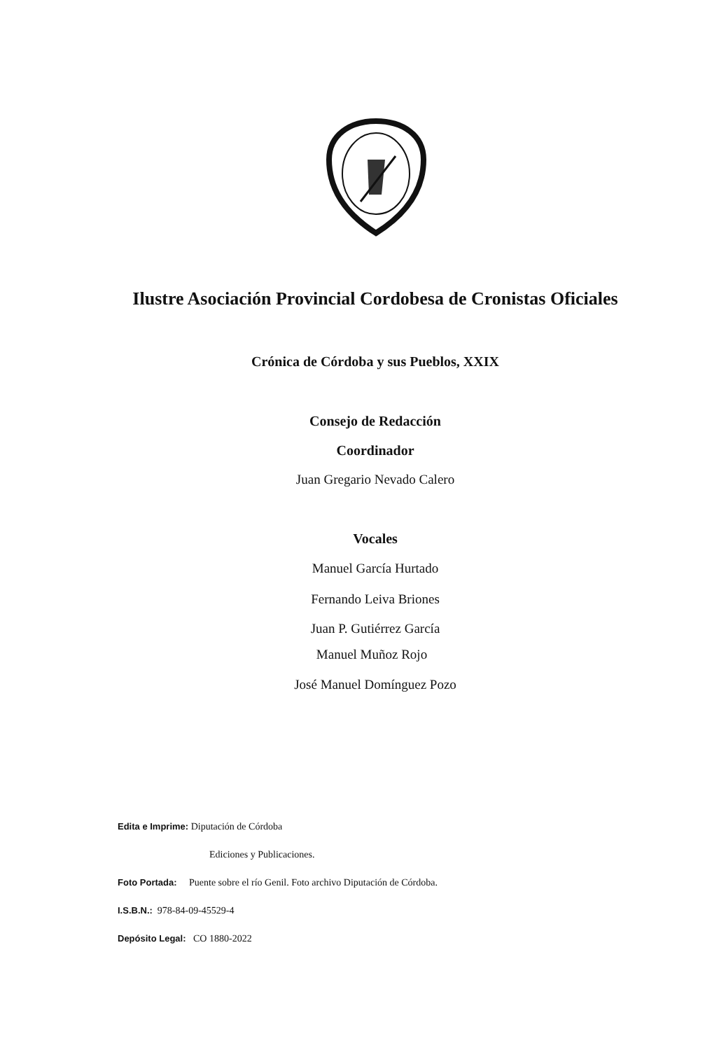Ilustre Asociación Provincial Cordobesa de Cronistas Oficiales
Crónica de Córdoba y sus Pueblos, XXIX
Consejo de Redacción
Coordinador
Juan Gregario Nevado Calero
Vocales
Manuel García Hurtado
Fernando Leiva Briones
Juan P. Gutiérrez García
Manuel Muñoz Rojo
José Manuel Domínguez Pozo
Edita e Imprime: Diputación de Córdoba
Ediciones y Publicaciones.
Foto Portada: Puente sobre el río Genil. Foto archivo Diputación de Córdoba.
I.S.B.N.: 978-84-09-45529-4
Depósito Legal: CO 1880-2022